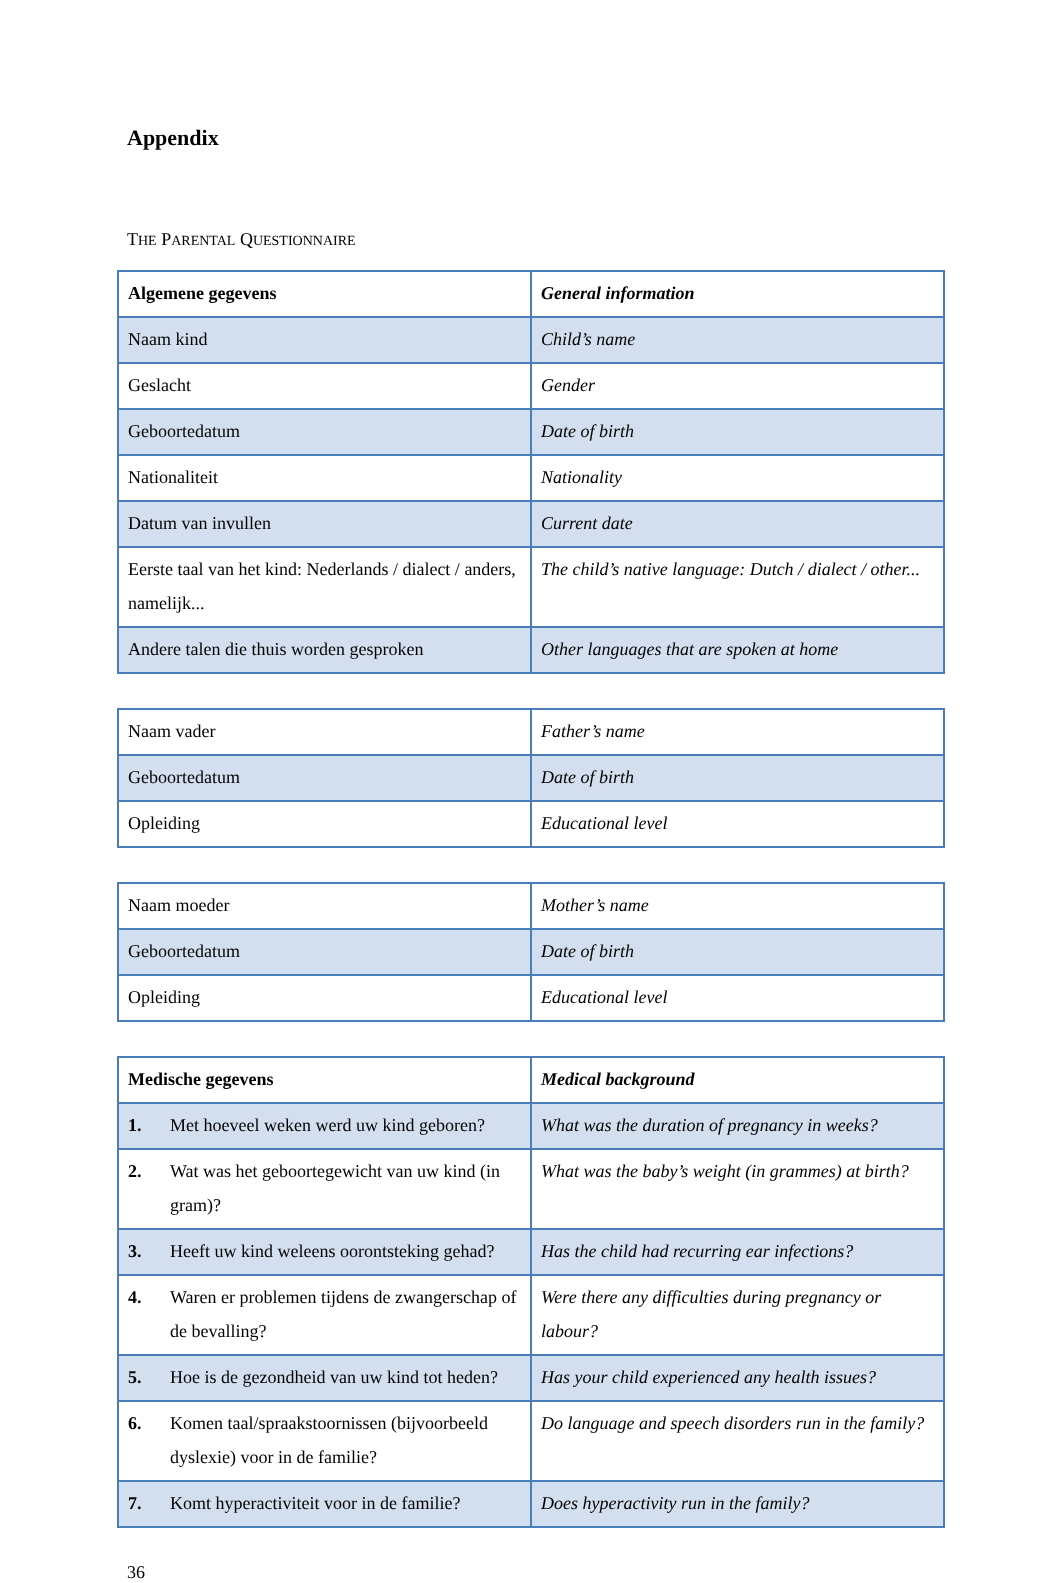Appendix
THE PARENTAL QUESTIONNAIRE
| Algemene gegevens | General information |
| Naam kind | Child’s name |
| Geslacht | Gender |
| Geboortedatum | Date of birth |
| Nationaliteit | Nationality |
| Datum van invullen | Current date |
| Eerste taal van het kind: Nederlands / dialect / anders, namelijk... | The child’s native language: Dutch / dialect / other... |
| Andere talen die thuis worden gesproken | Other languages that are spoken at home |
| Naam vader | Father’s name |
| Geboortedatum | Date of birth |
| Opleiding | Educational level |
| Naam moeder | Mother’s name |
| Geboortedatum | Date of birth |
| Opleiding | Educational level |
| Medische gegevens | Medical background |
| 1. Met hoeveel weken werd uw kind geboren? | What was the duration of pregnancy in weeks? |
| 2. Wat was het geboortegewicht van uw kind (in gram)? | What was the baby’s weight (in grammes) at birth? |
| 3. Heeft uw kind weleens oorontsteking gehad? | Has the child had recurring ear infections? |
| 4. Waren er problemen tijdens de zwangerschap of de bevalling? | Were there any difficulties during pregnancy or labour? |
| 5. Hoe is de gezondheid van uw kind tot heden? | Has your child experienced any health issues? |
| 6. Komen taal/spraakstoornissen (bijvoorbeeld dyslexie) voor in de familie? | Do language and speech disorders run in the family? |
| 7. Komt hyperactiviteit voor in de familie? | Does hyperactivity run in the family? |
36